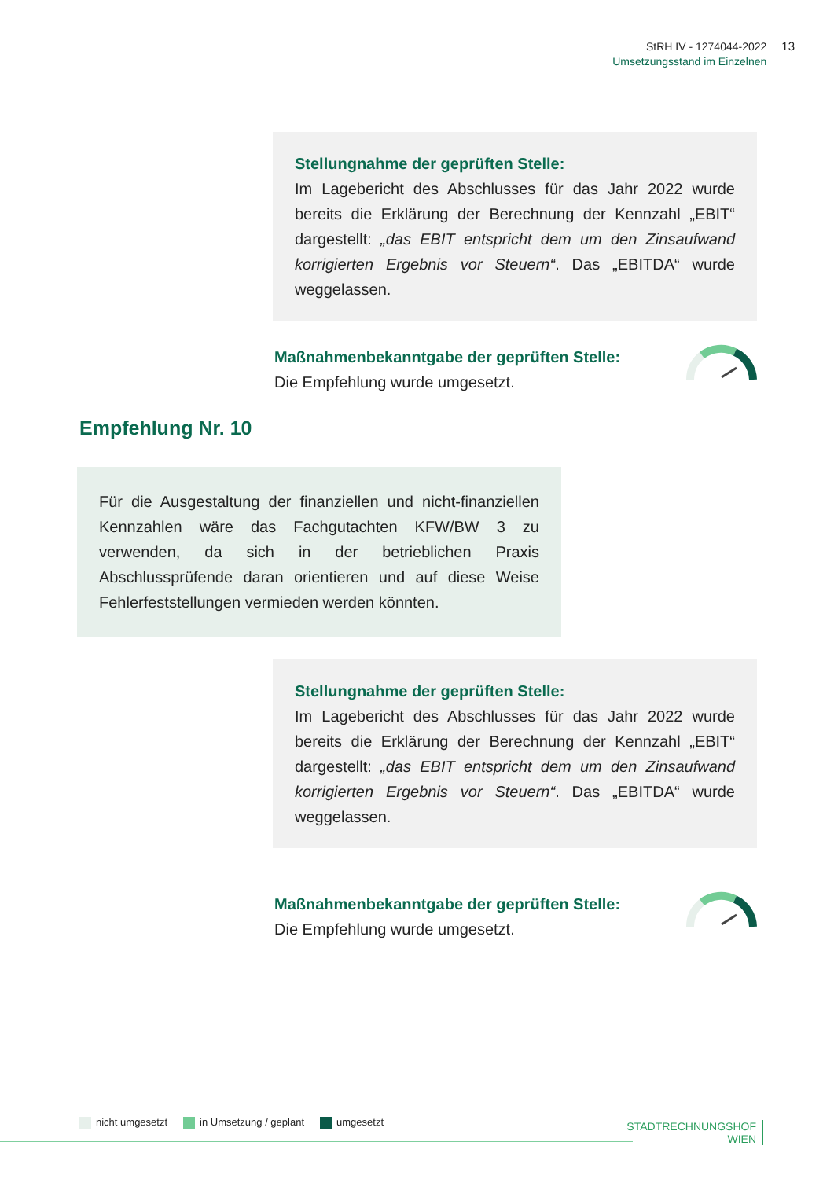StRH IV - 1274044-2022
Umsetzungsstand im Einzelnen
13
Stellungnahme der geprüften Stelle:
Im Lagebericht des Abschlusses für das Jahr 2022 wurde bereits die Erklärung der Berechnung der Kennzahl „EBIT“ dargestellt: „das EBIT entspricht dem um den Zinsaufwand korrigierten Ergebnis vor Steuern“. Das „EBITDA“ wurde weggelassen.
Maßnahmenbekanntgabe der geprüften Stelle:
Die Empfehlung wurde umgesetzt.
Empfehlung Nr. 10
Für die Ausgestaltung der finanziellen und nicht-finanziellen Kennzahlen wäre das Fachgutachten KFW/BW 3 zu verwenden, da sich in der betrieblichen Praxis Abschlussprüfende daran orientieren und auf diese Weise Fehlerfeststellungen vermieden werden könnten.
Stellungnahme der geprüften Stelle:
Im Lagebericht des Abschlusses für das Jahr 2022 wurde bereits die Erklärung der Berechnung der Kennzahl „EBIT“ dargestellt: „das EBIT entspricht dem um den Zinsaufwand korrigierten Ergebnis vor Steuern“. Das „EBITDA“ wurde weggelassen.
Maßnahmenbekanntgabe der geprüften Stelle:
Die Empfehlung wurde umgesetzt.
nicht umgesetzt in Umsetzung / geplant umgesetzt
STADTRECHNUNGSHOF
WIEN